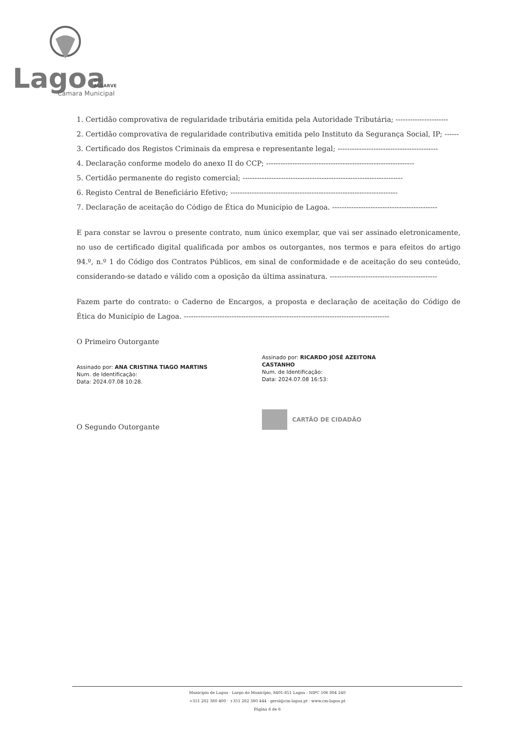Lagoa
DO
ALGARVE
Câmara Municipal
1. Certidão comprovativa de regularidade tributária emitida pela Autoridade Tributária; ----------------------
2. Certidão comprovativa de regularidade contributiva emitida pelo Instituto da Segurança Social, IP; ------
3. Certificado dos Registos Criminais da empresa e representante legal; ------------------------------------------
4. Declaração conforme modelo do anexo II do CCP; --------------------------------------------------------------
5. Certidão permanente do registo comercial; -------------------------------------------------------------------
6. Registo Central de Beneficiário Efetivo; ----------------------------------------------------------------------
7. Declaração de aceitação do Código de Ética do Município de Lagoa. --------------------------------------------
E para constar se lavrou o presente contrato, num único exemplar, que vai ser assinado eletronicamente, no uso de certificado digital qualificada por ambos os outorgantes, nos termos e para efeitos do artigo 94.º, n.º 1 do Código dos Contratos Públicos, em sinal de conformidade e de aceitação do seu conteúdo, considerando-se datado e válido com a oposição da última assinatura. ---------------------------------------------
Fazem parte do contrato: o Caderno de Encargos, a proposta e declaração de aceitação do Código de Ética do Município de Lagoa. --------------------------------------------------------------------------------------
O Primeiro Outorgante
Assinado por: ANA CRISTINA TIAGO MARTINS
Num. de Identificação:
Data: 2024.07.08 10:28.
Assinado por: RICARDO JOSÉ AZEITONA CASTANHO
Num. de Identificação:
Data: 2024.07.08 16:53:
O Segundo Outorgante
CARTÃO DE CIDADÃO
Município de Lagoa · Largo do Município, 8401-851 Lagoa - NIPC 506 804 240
+351 282 380 400 · +351 282 380 444 · geral@cm-lagoa.pt · www.cm-lagoa.pt
Página 6 de 6